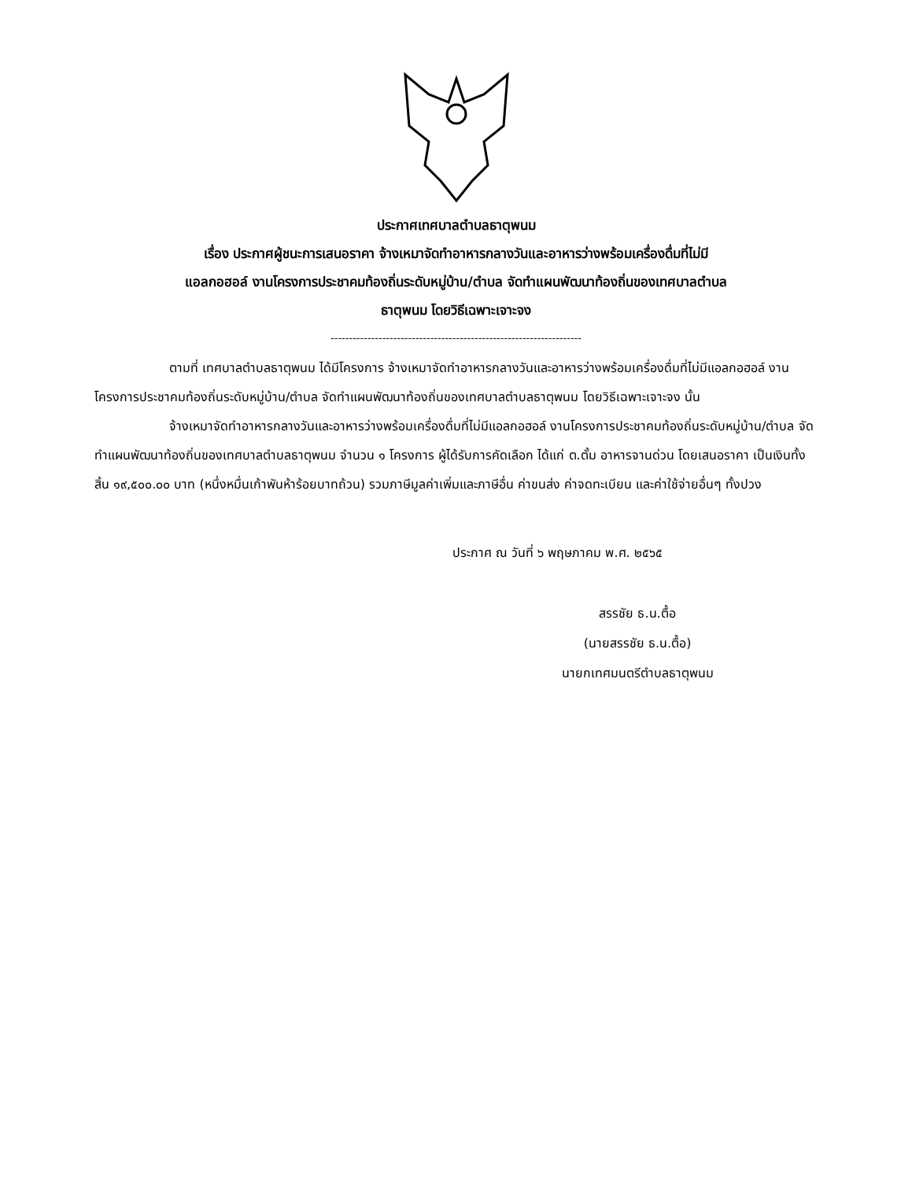ประกาศเทศบาลตำบลธาตุพนม
เรื่อง ประกาศผู้ชนะการเสนอราคา จ้างเหมาจัดทำอาหารกลางวันและอาหารว่างพร้อมเครื่องดื่มที่ไม่มี
แอลกอฮอล์ งานโครงการประชาคมท้องถิ่นระดับหมู่บ้าน/ตำบล จัดทำแผนพัฒนาท้องถิ่นของเทศบาลตำบล
ธาตุพนม โดยวิธีเฉพาะเจาะจง
--------------------------------------------------------------------
ตามที่ เทศบาลตำบลธาตุพนม ได้มีโครงการ จ้างเหมาจัดทำอาหารกลางวันและอาหารว่างพร้อมเครื่องดื่มที่ไม่มีแอลกอฮอล์ งานโครงการประชาคมท้องถิ่นระดับหมู่บ้าน/ตำบล จัดทำแผนพัฒนาท้องถิ่นของเทศบาลตำบลธาตุพนม โดยวิธีเฉพาะเจาะจง นั้น
จ้างเหมาจัดทำอาหารกลางวันและอาหารว่างพร้อมเครื่องดื่มที่ไม่มีแอลกอฮอล์ งานโครงการประชาคมท้องถิ่นระดับหมู่บ้าน/ตำบล จัดทำแผนพัฒนาท้องถิ่นของเทศบาลตำบลธาตุพนม จำนวน ๑ โครงการ ผู้ได้รับการคัดเลือก ได้แก่ ต.ตั้ม อาหารจานด่วน โดยเสนอราคา เป็นเงินทั้งสิ้น ๑๙,๕๐๐.๐๐ บาท (หนึ่งหมื่นเก้าพันห้าร้อยบาทถ้วน) รวมภาษีมูลค่าเพิ่มและภาษีอื่น ค่าขนส่ง ค่าจดทะเบียน และค่าใช้จ่ายอื่นๆ ทั้งปวง
ประกาศ ณ วันที่ ๖ พฤษภาคม พ.ศ. ๒๕๖๕
สรรชัย ธ.น.ตื้อ
(นายสรรชัย ธ.น.ตื้อ)
นายกเทศมนตรีตำบลธาตุพนม